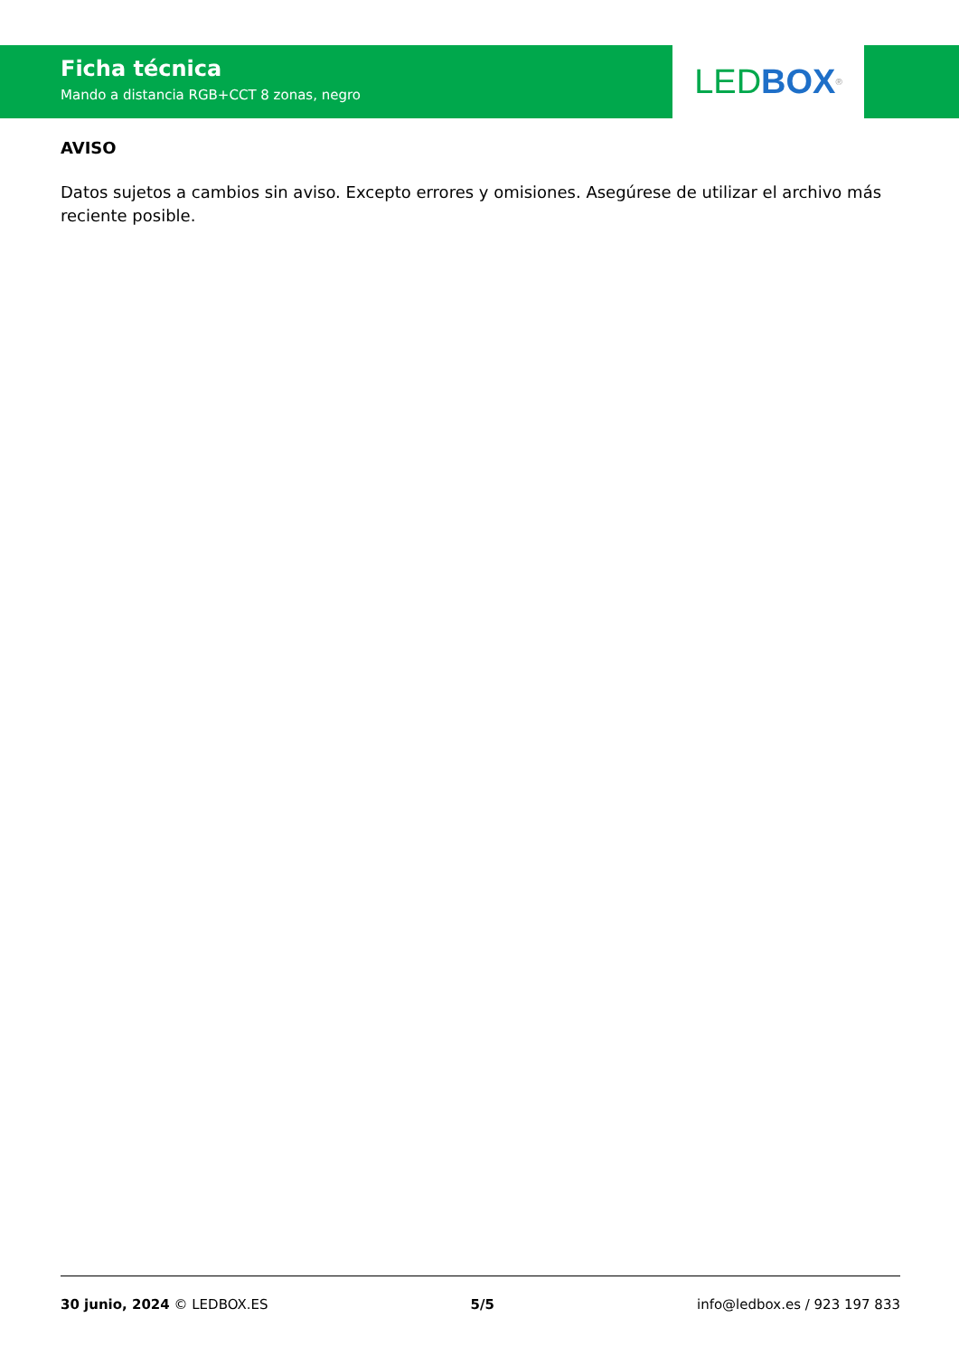Ficha técnica
Mando a distancia RGB+CCT 8 zonas, negro
LED BOX<sup>®</sup>
AVISO
Datos sujetos a cambios sin aviso. Excepto errores y omisiones. Asegúrese de utilizar el archivo más reciente posible.
30 junio, 2024 © LEDBOX.ES 5/5 info@ledbox.es / 923 197 833